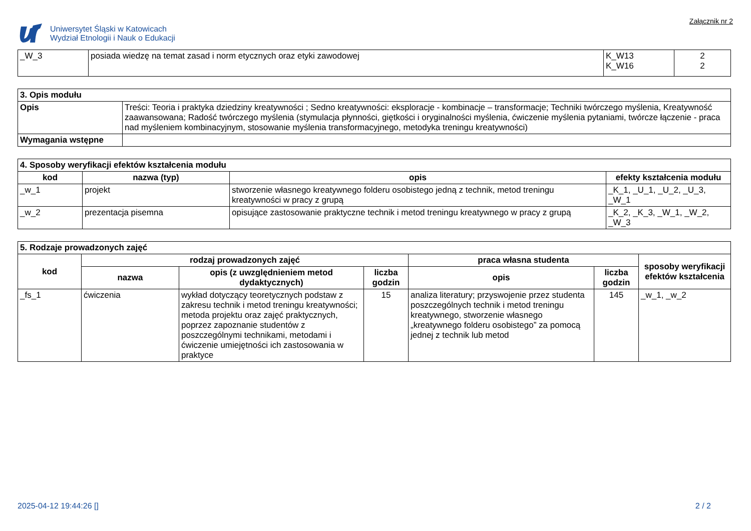Uniwersytet Śląski w Katowicach
Wydział Etnologii i Nauk o Edukacji
Załącznik nr 2
| _W_3 | posiada wiedzę na temat zasad i norm etycznych oraz etyki zawodowej | K_W13 K_W16 | 2 2 |
| 3. Opis modułu | |
| Opis | Treści: Teoria i praktyka dziedziny kreatywności ; Sedno kreatywności: eksploracje - kombinacje – transformacje; Techniki twórczego myślenia, Kreatywność zaawansowana; Radość twórczego myślenia (stymulacja płynności, giętkości i oryginalności myślenia, ćwiczenie myślenia pytaniami, twórcze łączenie - praca nad myśleniem kombinacyjnym, stosowanie myślenia transformacyjnego, metodyka treningu kreatywności) |
| Wymagania wstępne | |
| 4. Sposoby weryfikacji efektów kształcenia modułu | | | |
| kod | nazwa (typ) | opis | efekty kształcenia modułu |
| _w_1 | projekt | stworzenie własnego kreatywnego folderu osobistego jedną z technik, metod treningu kreatywności w pracy z grupą | _K_1, _U_1, _U_2, _U_3, _W_1 |
| _w_2 | prezentacja pisemna | opisujące zastosowanie praktyczne technik i metod treningu kreatywnego w pracy z grupą | _K_2, _K_3, _W_1, _W_2, _W_3 |
| 5. Rodzaje prowadzonych zajęć | | | | | | |
| kod | rodzaj prowadzonych zajęć | | | praca własna studenta | | sposoby weryfikacji efektów kształcenia |
| | nazwa | opis (z uwzględnieniem metod dydaktycznych) | liczba godzin | opis | liczba godzin | |
| _fs_1 | ćwiczenia | wykład dotyczący teoretycznych podstaw z zakresu technik i metod treningu kreatywności; metoda projektu oraz zajęć praktycznych, poprzez zapoznanie studentów z poszczególnymi technikami, metodami i ćwiczenie umiejętności ich zastosowania w praktyce | 15 | analiza literatury; przyswojenie przez studenta poszczególnych technik i metod treningu kreatywnego, stworzenie własnego „kreatywnego folderu osobistego” za pomocą jednej z technik lub metod | 145 | _w_1, _w_2 |
2025-04-12 19:44:26 [] 2 / 2